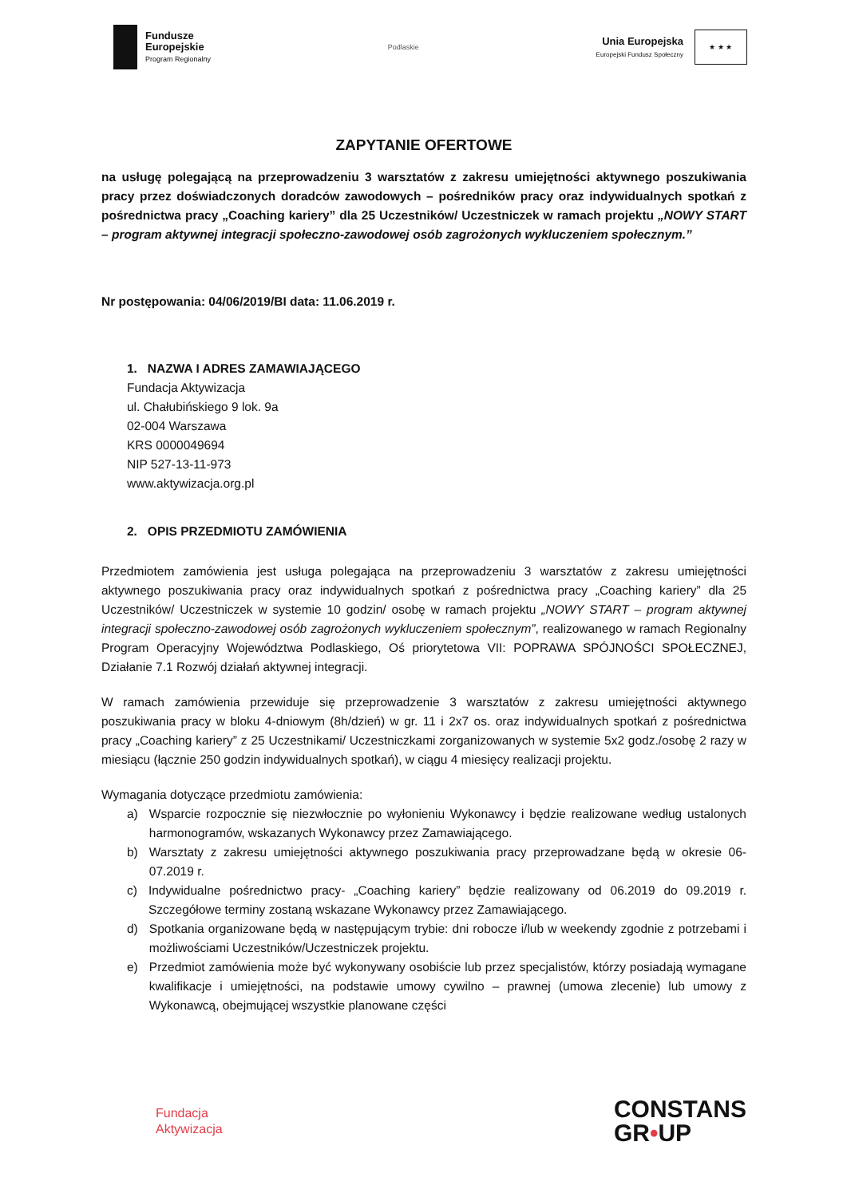Fundusze
Europejskie
Program Regionalny
Podlaskie
Unia Europejska
Europejski Fundusz Społeczny
★ ★ ★
ZAPYTANIE OFERTOWE
na usługę polegającą na przeprowadzeniu 3 warsztatów z zakresu umiejętności aktywnego poszukiwania pracy przez doświadczonych doradców zawodowych – pośredników pracy oraz indywidualnych spotkań z pośrednictwa pracy „Coaching kariery” dla 25 Uczestników/ Uczestniczek w ramach projektu „NOWY START – program aktywnej integracji społeczno-zawodowej osób zagrożonych wykluczeniem społecznym.”
Nr postępowania: 04/06/2019/BI data: 11.06.2019 r.
1. NAZWA I ADRES ZAMAWIAJĄCEGO
Fundacja Aktywizacja
ul. Chałubińskiego 9 lok. 9a
02-004 Warszawa
KRS 0000049694
NIP 527-13-11-973
www.aktywizacja.org.pl
2. OPIS PRZEDMIOTU ZAMÓWIENIA
Przedmiotem zamówienia jest usługa polegająca na przeprowadzeniu 3 warsztatów z zakresu umiejętności aktywnego poszukiwania pracy oraz indywidualnych spotkań z pośrednictwa pracy „Coaching kariery” dla 25 Uczestników/ Uczestniczek w systemie 10 godzin/ osobę w ramach projektu „NOWY START – program aktywnej integracji społeczno-zawodowej osób zagrożonych wykluczeniem społecznym”, realizowanego w ramach Regionalny Program Operacyjny Województwa Podlaskiego, Oś priorytetowa VII: POPRAWA SPÓJNOŚCI SPOŁECZNEJ, Działanie 7.1 Rozwój działań aktywnej integracji.
W ramach zamówienia przewiduje się przeprowadzenie 3 warsztatów z zakresu umiejętności aktywnego poszukiwania pracy w bloku 4-dniowym (8h/dzień) w gr. 11 i 2x7 os. oraz indywidualnych spotkań z pośrednictwa pracy „Coaching kariery” z 25 Uczestnikami/ Uczestniczkami zorganizowanych w systemie 5x2 godz./osobę 2 razy w miesiącu (łącznie 250 godzin indywidualnych spotkań), w ciągu 4 miesięcy realizacji projektu.
Wymagania dotyczące przedmiotu zamówienia:
a) Wsparcie rozpocznie się niezwłocznie po wyłonieniu Wykonawcy i będzie realizowane według ustalonych harmonogramów, wskazanych Wykonawcy przez Zamawiającego.
b) Warsztaty z zakresu umiejętności aktywnego poszukiwania pracy przeprowadzane będą w okresie 06-07.2019 r.
c) Indywidualne pośrednictwo pracy- „Coaching kariery” będzie realizowany od 06.2019 do 09.2019 r. Szczegółowe terminy zostaną wskazane Wykonawcy przez Zamawiającego.
d) Spotkania organizowane będą w następującym trybie: dni robocze i/lub w weekendy zgodnie z potrzebami i możliwościami Uczestników/Uczestniczek projektu.
e) Przedmiot zamówienia może być wykonywany osobiście lub przez specjalistów, którzy posiadają wymagane kwalifikacje i umiejętności, na podstawie umowy cywilno – prawnej (umowa zlecenie) lub umowy z Wykonawcą, obejmującej wszystkie planowane części
Fundacja
Aktywizacja
CONSTANS
GR•UP